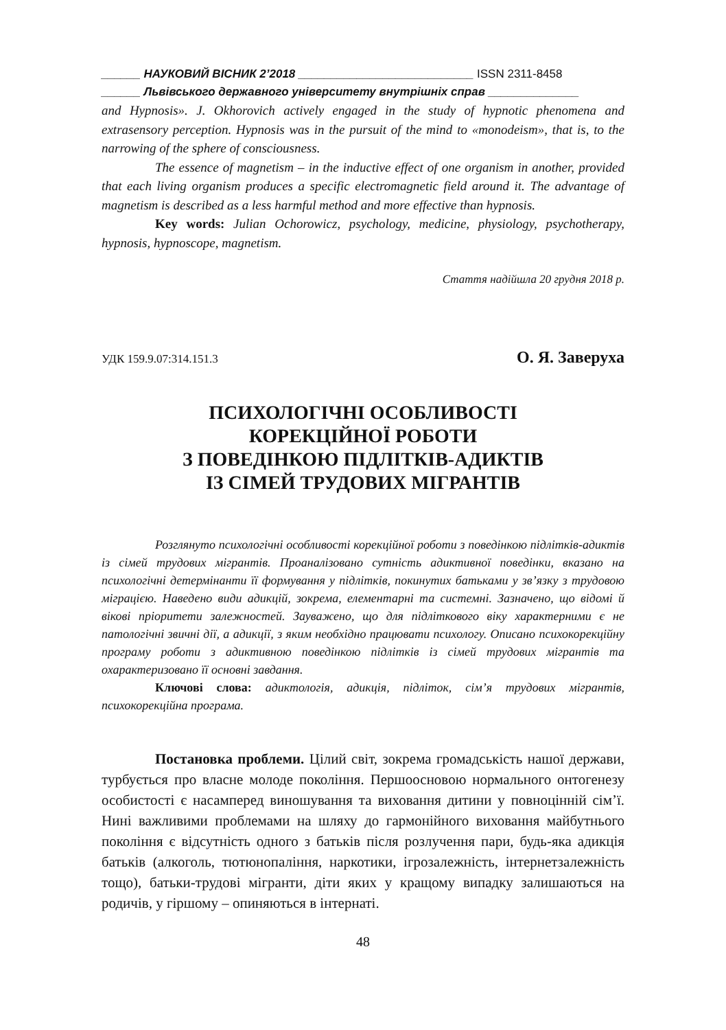______ НАУКОВИЙ ВІСНИК 2’2018 ___________________________ ISSN 2311-8458
______ Львівського державного університету внутрішніх справ ______________
and Hypnosis». J. Okhorovich actively engaged in the study of hypnotic phenomena and extrasensory perception. Hypnosis was in the pursuit of the mind to «monodeism», that is, to the narrowing of the sphere of consciousness.
The essence of magnetism – in the inductive effect of one organism in another, provided that each living organism produces a specific electromagnetic field around it. The advantage of magnetism is described as a less harmful method and more effective than hypnosis.
Key words: Julian Ochorowicz, psychology, medicine, physiology, psychotherapy, hypnosis, hypnoscope, magnetism.
Стаття надійшла 20 грудня 2018 р.
УДК 159.9.07:314.151.3 О. Я. Заверуха
ПСИХОЛОГІЧНІ ОСОБЛИВОСТІ
КОРЕКЦІЙНОЇ РОБОТИ
З ПОВЕДІНКОЮ ПІДЛІТКІВ-АДИКТІВ
ІЗ СІМЕЙ ТРУДОВИХ МІГРАНТІВ
Розглянуто психологічні особливості корекційної роботи з поведінкою підлітків-адиктів із сімей трудових мігрантів. Проаналізовано сутність адиктивної поведінки, вказано на психологічні детермінанти її формування у підлітків, покинутих батьками у зв’язку з трудовою міграцією. Наведено види адикцій, зокрема, елементарні та системні. Зазначено, що відомі й вікові пріоритети залежностей. Зауважено, що для підліткового віку характерними є не патологічні звичні дії, а адикції, з яким необхідно працювати психологу. Описано психокорекційну програму роботи з адиктивною поведінкою підлітків із сімей трудових мігрантів та охарактеризовано її основні завдання.
Ключові слова: адиктологія, адикція, підліток, сім’я трудових мігрантів, психокорекційна програма.
Постановка проблеми. Цілий світ, зокрема громадськість нашої держави, турбується про власне молоде покоління. Першоосновою нормального онтогенезу особистості є насамперед виношування та виховання дитини у повноцінній сім’ї. Нині важливими проблемами на шляху до гармонійного виховання майбутнього покоління є відсутність одного з батьків після розлучення пари, будь-яка адикція батьків (алкоголь, тютюнопаління, наркотики, ігрозалежність, інтернетзалежність тощо), батьки-трудові мігранти, діти яких у кращому випадку залишаються на родичів, у гіршому – опиняються в інтернаті.
48